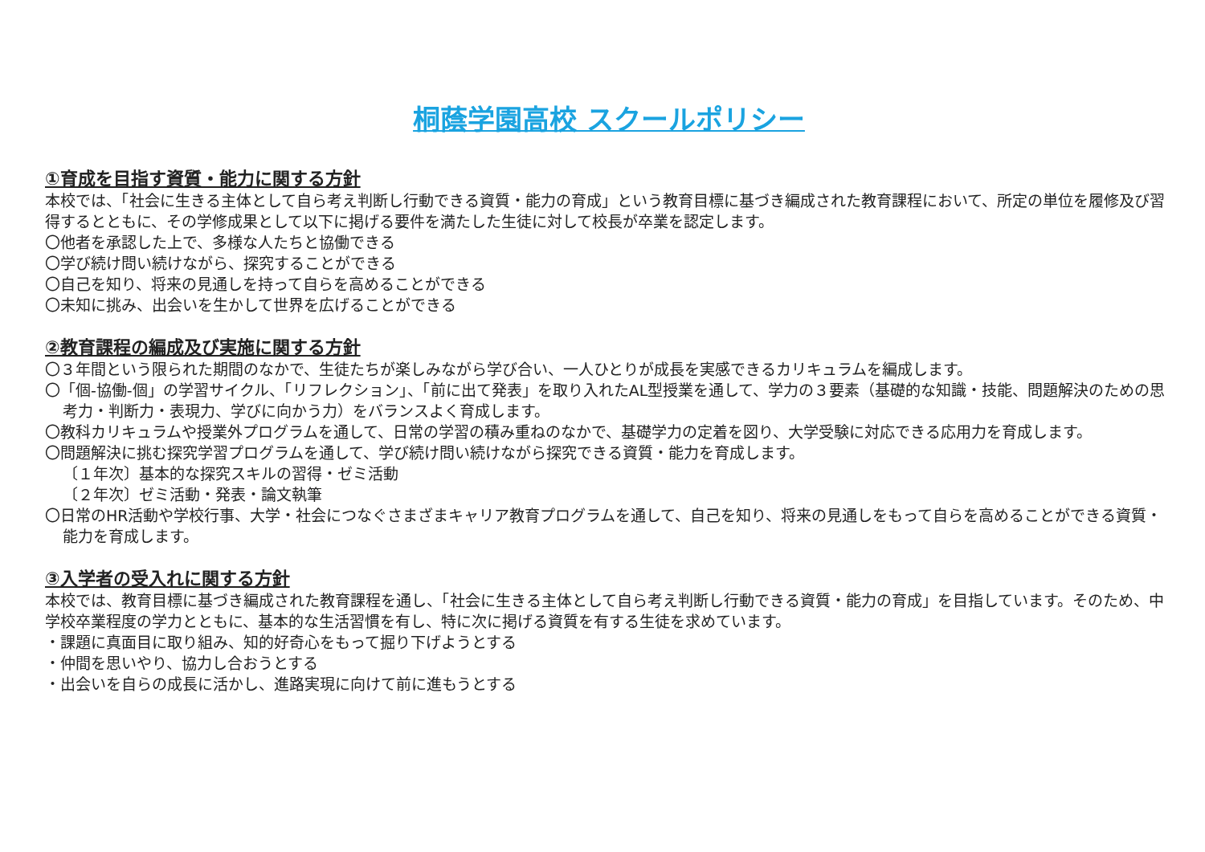桐蔭学園高校 スクールポリシー
①育成を目指す資質・能力に関する方針
本校では、「社会に生きる主体として自ら考え判断し行動できる資質・能力の育成」という教育目標に基づき編成された教育課程において、所定の単位を履修及び習得するとともに、その学修成果として以下に掲げる要件を満たした生徒に対して校長が卒業を認定します。
〇他者を承認した上で、多様な人たちと協働できる
〇学び続け問い続けながら、探究することができる
〇自己を知り、将来の見通しを持って自らを高めることができる
〇未知に挑み、出会いを生かして世界を広げることができる
②教育課程の編成及び実施に関する方針
〇３年間という限られた期間のなかで、生徒たちが楽しみながら学び合い、一人ひとりが成長を実感できるカリキュラムを編成します。
〇「個-協働-個」の学習サイクル、「リフレクション」、「前に出て発表」を取り入れたAL型授業を通して、学力の３要素（基礎的な知識・技能、問題解決のための思考力・判断力・表現力、学びに向かう力）をバランスよく育成します。
〇教科カリキュラムや授業外プログラムを通して、日常の学習の積み重ねのなかで、基礎学力の定着を図り、大学受験に対応できる応用力を育成します。
〇問題解決に挑む探究学習プログラムを通して、学び続け問い続けながら探究できる資質・能力を育成します。
〔１年次〕基本的な探究スキルの習得・ゼミ活動
〔２年次〕ゼミ活動・発表・論文執筆
〇日常のHR活動や学校行事、大学・社会につなぐさまざまキャリア教育プログラムを通して、自己を知り、将来の見通しをもって自らを高めることができる資質・能力を育成します。
③入学者の受入れに関する方針
本校では、教育目標に基づき編成された教育課程を通し、「社会に生きる主体として自ら考え判断し行動できる資質・能力の育成」を目指しています。そのため、中学校卒業程度の学力とともに、基本的な生活習慣を有し、特に次に掲げる資質を有する生徒を求めています。
・課題に真面目に取り組み、知的好奇心をもって掘り下げようとする
・仲間を思いやり、協力し合おうとする
・出会いを自らの成長に活かし、進路実現に向けて前に進もうとする